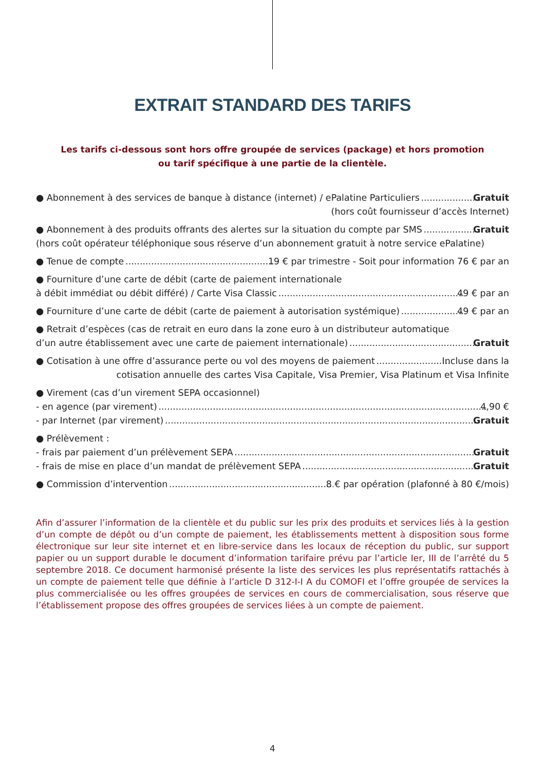EXTRAIT STANDARD DES TARIFS
Les tarifs ci-dessous sont hors offre groupée de services (package) et hors promotion
ou tarif spécifique à une partie de la clientèle.
● Abonnement à des services de banque à distance (internet) / ePalatine Particuliers Gratuit
(hors coût fournisseur d’accès Internet)
● Abonnement à des produits offrants des alertes sur la situation du compte par SMS Gratuit
(hors coût opérateur téléphonique sous réserve d’un abonnement gratuit à notre service ePalatine)
● Tenue de compte 19 € par trimestre - Soit pour information 76 € par an
● Fourniture d’une carte de débit (carte de paiement internationale
à débit immédiat ou débit différé) / Carte Visa Classic 49 € par an
● Fourniture d’une carte de débit (carte de paiement à autorisation systémique) 49 € par an
● Retrait d’espèces (cas de retrait en euro dans la zone euro à un distributeur automatique
d’un autre établissement avec une carte de paiement internationale) Gratuit
● Cotisation à une offre d’assurance perte ou vol des moyens de paiement Incluse dans la
cotisation annuelle des cartes Visa Capitale, Visa Premier, Visa Platinum et Visa Infinite
● Virement (cas d’un virement SEPA occasionnel)
- en agence (par virement) 4,90 €
- par Internet (par virement) Gratuit
● Prélèvement :
- frais par paiement d’un prélèvement SEPA Gratuit
- frais de mise en place d’un mandat de prélèvement SEPA Gratuit
● Commission d’intervention 8 € par opération (plafonné à 80 €/mois)
Afin d’assurer l’information de la clientèle et du public sur les prix des produits et services liés à la gestion d’un compte de dépôt ou d’un compte de paiement, les établissements mettent à disposition sous forme électronique sur leur site internet et en libre-service dans les locaux de réception du public, sur support papier ou un support durable le document d’information tarifaire prévu par l’article Ier, III de l’arrêté du 5 septembre 2018. Ce document harmonisé présente la liste des services les plus représentatifs rattachés à un compte de paiement telle que définie à l’article D 312-I-I A du COMOFI et l’offre groupée de services la plus commercialisée ou les offres groupées de services en cours de commercialisation, sous réserve que l’établissement propose des offres groupées de services liées à un compte de paiement.
4